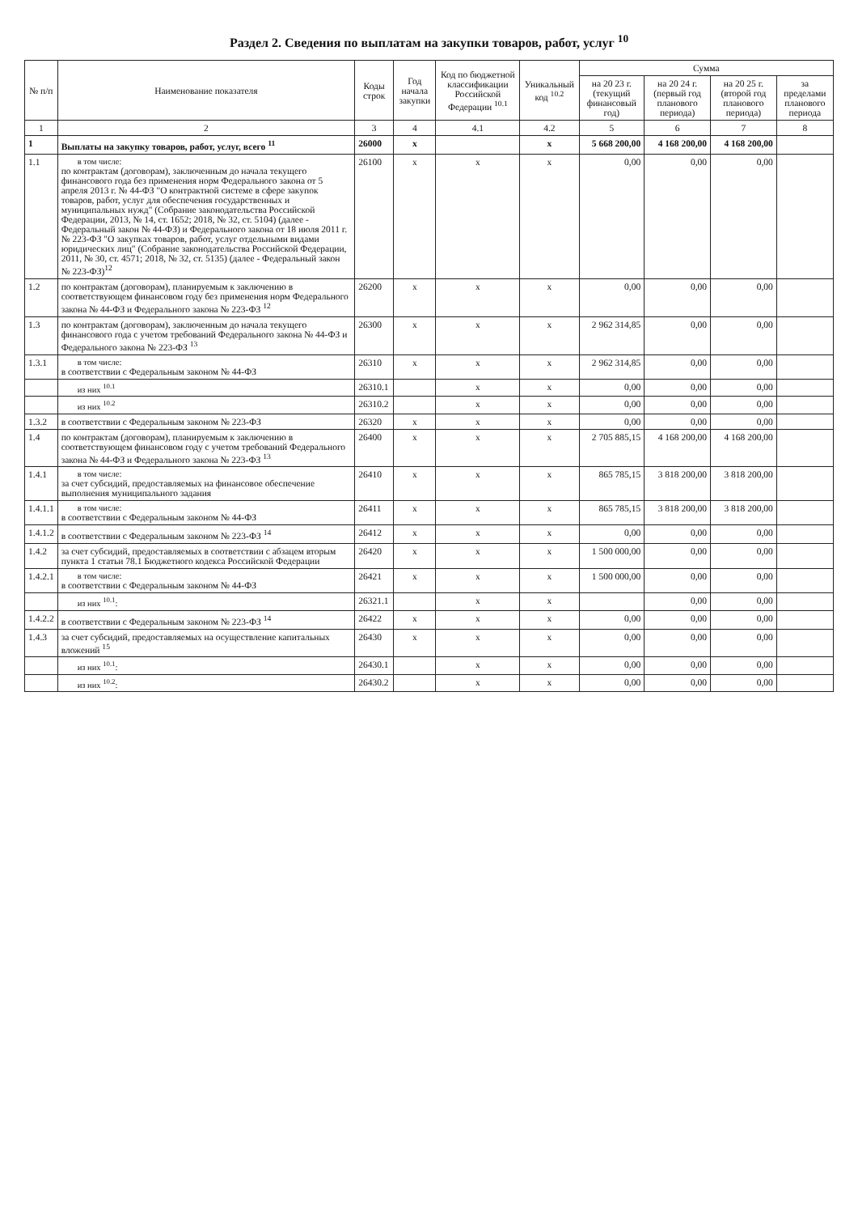Раздел 2. Сведения по выплатам на закупки товаров, работ, услуг <sup>10</sup>
| № п/п | Наименование показателя | Коды строк | Год начала закупки | Код по бюджетной классификации Российской Федерации <sup>10.1</sup> | Уникальный код <sup>10.2</sup> | Сумма | | | |
| --- | --- | --- | --- | --- | --- | --- | --- | --- | --- |
| | | | | | | на 20 23 г. (текущий финансовый год) | на 20 24 г. (первый год планового периода) | на 20 25 г. (второй год планового периода) | за пределами планового периода |
| 1 | 2 | 3 | 4 | 4.1 | 4.2 | 5 | 6 | 7 | 8 |
| 1 | Выплаты на закупку товаров, работ, услуг, всего <sup>11</sup> | 26000 | x | | x | 5 668 200,00 | 4 168 200,00 | 4 168 200,00 | |
| 1.1 | в том числе: по контрактам (договорам), заключенным до начала текущего финансового года без применения норм Федерального закона от 5 апреля 2013 г. № 44-ФЗ "О контрактной системе в сфере закупок товаров, работ, услуг для обеспечения государственных и муниципальных нужд" (Собрание законодательства Российской Федерации, 2013, № 14, ст. 1652; 2018, № 32, ст. 5104) (далее - Федеральный закон № 44-ФЗ) и Федерального закона от 18 июля 2011 г. № 223-ФЗ "О закупках товаров, работ, услуг отдельными видами юридических лиц" (Собрание законодательства Российской Федерации, 2011, № 30, ст. 4571; 2018, № 32, ст. 5135) (далее - Федеральный закон № 223-ФЗ)<sup>12</sup> | 26100 | x | x | x | 0,00 | 0,00 | 0,00 | |
| 1.2 | по контрактам (договорам), планируемым к заключению в соответствующем финансовом году без применения норм Федерального закона № 44-ФЗ и Федерального закона № 223-ФЗ <sup>12</sup> | 26200 | x | x | x | 0,00 | 0,00 | 0,00 | |
| 1.3 | по контрактам (договорам), заключенным до начала текущего финансового года с учетом требований Федерального закона № 44-ФЗ и Федерального закона № 223-ФЗ <sup>13</sup> | 26300 | x | x | x | 2 962 314,85 | 0,00 | 0,00 | |
| 1.3.1 | в том числе: в соответствии с Федеральным законом № 44-ФЗ | 26310 | x | x | x | 2 962 314,85 | 0,00 | 0,00 | |
| | из них <sup>10.1</sup> | 26310.1 | | x | x | 0,00 | 0,00 | 0,00 | |
| | из них <sup>10.2</sup> | 26310.2 | | x | x | 0,00 | 0,00 | 0,00 | |
| 1.3.2 | в соответствии с Федеральным законом № 223-ФЗ | 26320 | x | x | x | 0,00 | 0,00 | 0,00 | |
| 1.4 | по контрактам (договорам), планируемым к заключению в соответствующем финансовом году с учетом требований Федерального закона № 44-ФЗ и Федерального закона № 223-ФЗ <sup>13</sup> | 26400 | x | x | x | 2 705 885,15 | 4 168 200,00 | 4 168 200,00 | |
| 1.4.1 | в том числе: за счет субсидий, предоставляемых на финансовое обеспечение выполнения муниципального задания | 26410 | x | x | x | 865 785,15 | 3 818 200,00 | 3 818 200,00 | |
| 1.4.1.1 | в том числе: в соответствии с Федеральным законом № 44-ФЗ | 26411 | x | x | x | 865 785,15 | 3 818 200,00 | 3 818 200,00 | |
| 1.4.1.2 | в соответствии с Федеральным законом № 223-ФЗ <sup>14</sup> | 26412 | x | x | x | 0,00 | 0,00 | 0,00 | |
| 1.4.2 | за счет субсидий, предоставляемых в соответствии с абзацем вторым пункта 1 статьи 78.1 Бюджетного кодекса Российской Федерации | 26420 | x | x | x | 1 500 000,00 | 0,00 | 0,00 | |
| 1.4.2.1 | в том числе: в соответствии с Федеральным законом № 44-ФЗ | 26421 | x | x | x | 1 500 000,00 | 0,00 | 0,00 | |
| | из них <sup>10.1</sup>: | 26321.1 | | x | x | | 0,00 | 0,00 | |
| 1.4.2.2 | в соответствии с Федеральным законом № 223-ФЗ <sup>14</sup> | 26422 | x | x | x | 0,00 | 0,00 | 0,00 | |
| 1.4.3 | за счет субсидий, предоставляемых на осуществление капитальных вложений <sup>15</sup> | 26430 | x | x | x | 0,00 | 0,00 | 0,00 | |
| | из них <sup>10.1</sup>: | 26430.1 | | x | x | 0,00 | 0,00 | 0,00 | |
| | из них <sup>10.2</sup>: | 26430.2 | | x | x | 0,00 | 0,00 | 0,00 | |